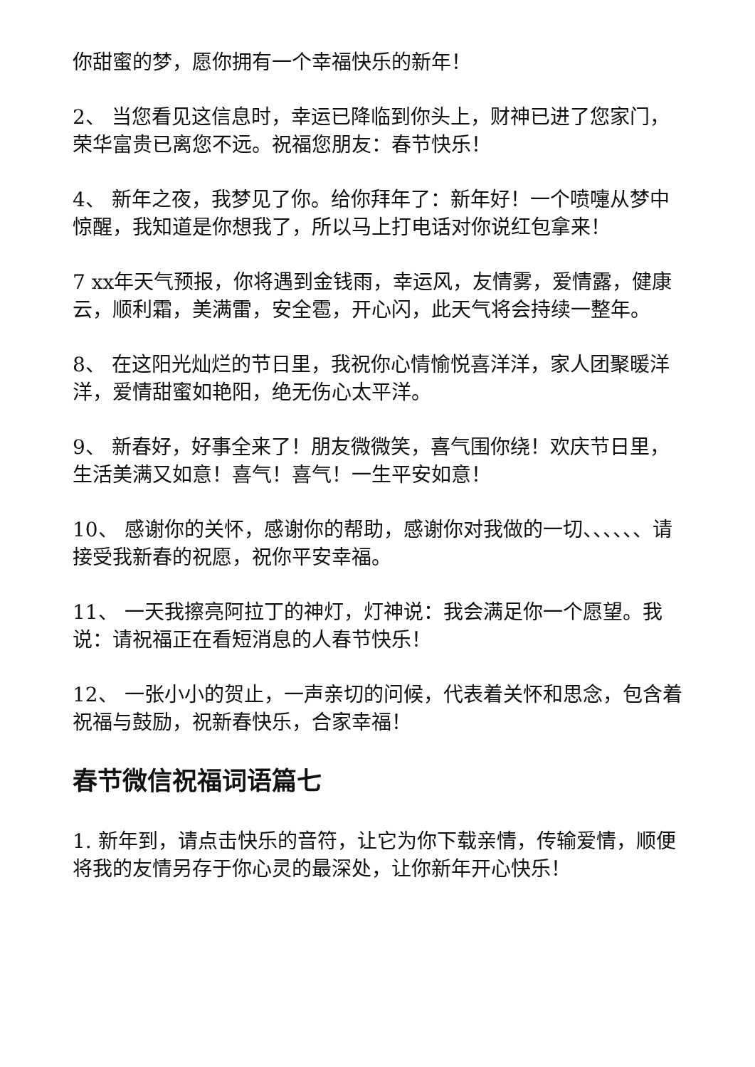你甜蜜的梦，愿你拥有一个幸福快乐的新年！
2、 当您看见这信息时，幸运已降临到你头上，财神已进了您家门，荣华富贵已离您不远。祝福您朋友：春节快乐！
4、 新年之夜，我梦见了你。给你拜年了：新年好！一个喷嚏从梦中惊醒，我知道是你想我了，所以马上打电话对你说红包拿来！
7 xx年天气预报，你将遇到金钱雨，幸运风，友情雾，爱情露，健康云，顺利霜，美满雷，安全雹，开心闪，此天气将会持续一整年。
8、 在这阳光灿烂的节日里，我祝你心情愉悦喜洋洋，家人团聚暖洋洋，爱情甜蜜如艳阳，绝无伤心太平洋。
9、 新春好，好事全来了！朋友微微笑，喜气围你绕！欢庆节日里，生活美满又如意！喜气！喜气！一生平安如意！
10、 感谢你的关怀，感谢你的帮助，感谢你对我做的一切、、、、、、请接受我新春的祝愿，祝你平安幸福。
11、 一天我擦亮阿拉丁的神灯，灯神说：我会满足你一个愿望。我说：请祝福正在看短消息的人春节快乐！
12、 一张小小的贺止，一声亲切的问候，代表着关怀和思念，包含着祝福与鼓励，祝新春快乐，合家幸福！
春节微信祝福词语篇七
1. 新年到，请点击快乐的音符，让它为你下载亲情，传输爱情，顺便将我的友情另存于你心灵的最深处，让你新年开心快乐！